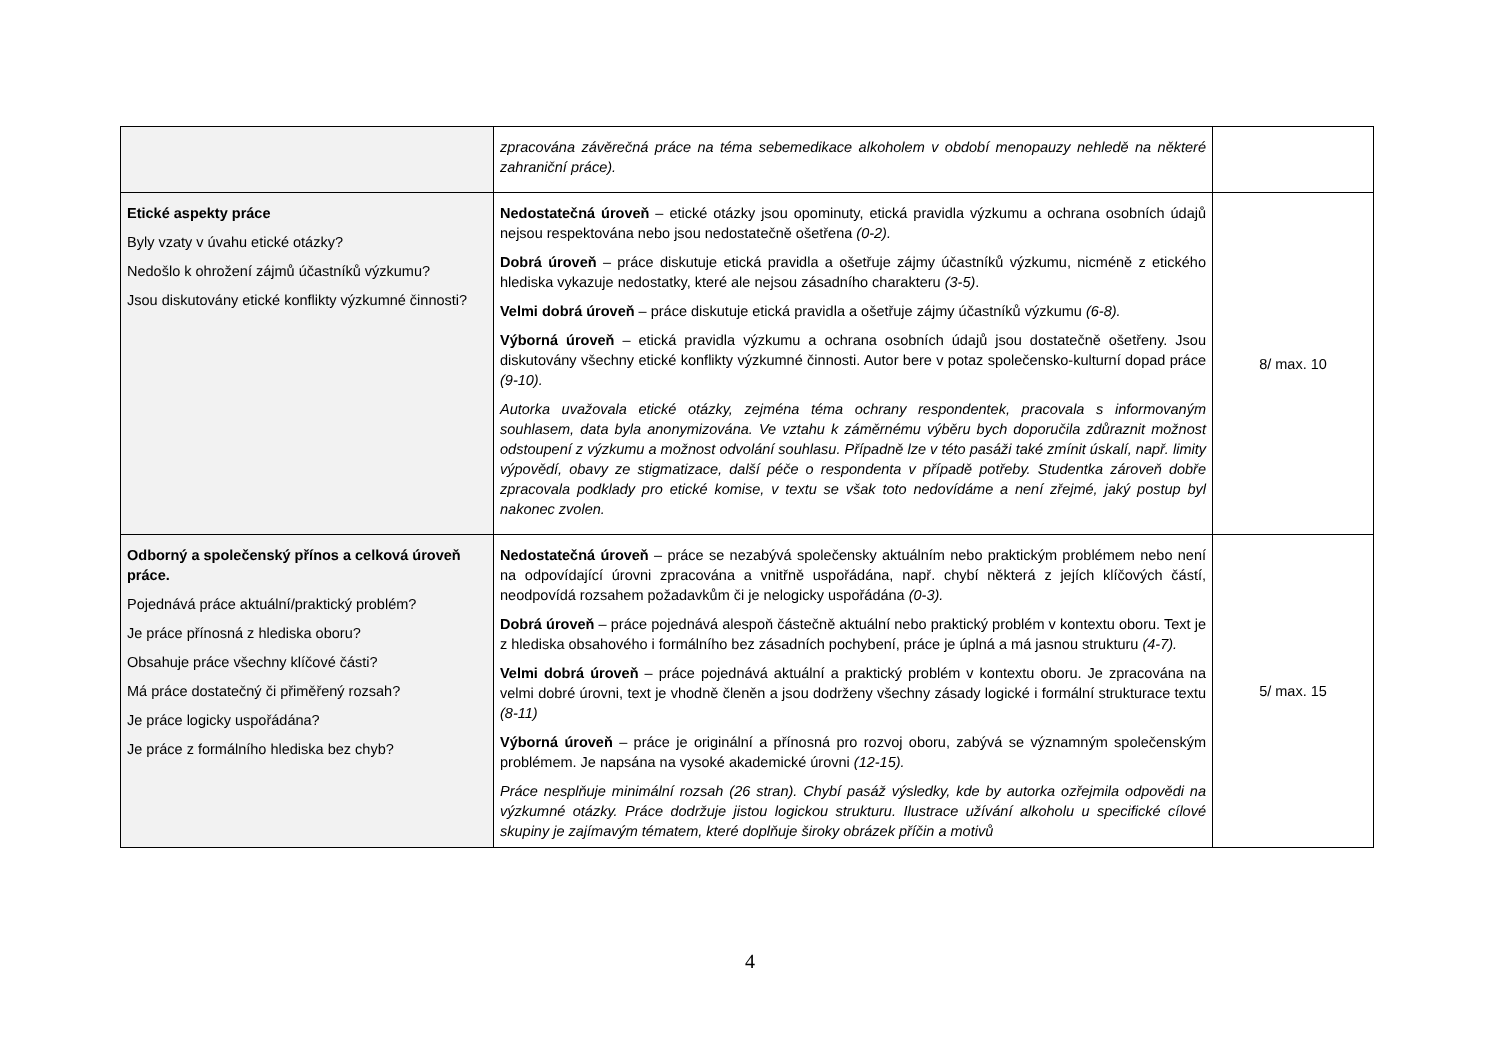| | zpracována závěrečná práce na téma sebemedikace alkoholem v období menopauzy nehledě na některé zahraniční práce). | |
| Etické aspekty práce Byly vzaty v úvahu etické otázky? Nedošlo k ohrožení zájmů účastníků výzkumu? Jsou diskutovány etické konflikty výzkumné činnosti? | Nedostatečná úroveň – etické otázky jsou opominuty, etická pravidla výzkumu a ochrana osobních údajů nejsou respektována nebo jsou nedostatečně ošetřena (0-2). Dobrá úroveň – práce diskutuje etická pravidla a ošetřuje zájmy účastníků výzkumu, nicméně z etického hlediska vykazuje nedostatky, které ale nejsou zásadního charakteru (3-5) . Velmi dobrá úroveň – práce diskutuje etická pravidla a ošetřuje zájmy účastníků výzkumu (6-8). Výborná úroveň – etická pravidla výzkumu a ochrana osobních údajů jsou dostatečně ošetřeny. Jsou diskutovány všechny etické konflikty výzkumné činnosti. Autor bere v potaz společensko-kulturní dopad práce (9-10). Autorka uvažovala etické otázky, zejména téma ochrany respondentek, pracovala s informovaným souhlasem, data byla anonymizována. Ve vztahu k záměrnému výběru bych doporučila zdůraznit možnost odstoupení z výzkumu a možnost odvolání souhlasu. Případně lze v této pasáži také zmínit úskalí, např. limity výpovědí, obavy ze stigmatizace, další péče o respondenta v případě potřeby. Studentka zároveň dobře zpracovala podklady pro etické komise, v textu se však toto nedovídáme a není zřejmé, jaký postup byl nakonec zvolen. | 8/ max. 10 |
| Odborný a společenský přínos a celková úroveň práce. Pojednává práce aktuální/praktický problém? Je práce přínosná z hlediska oboru? Obsahuje práce všechny klíčové části? Má práce dostatečný či přiměřený rozsah? Je práce logicky uspořádána? Je práce z formálního hlediska bez chyb? | Nedostatečná úroveň – práce se nezabývá společensky aktuálním nebo praktickým problémem nebo není na odpovídající úrovni zpracována a vnitřně uspořádána, např. chybí některá z jejích klíčových částí, neodpovídá rozsahem požadavkům či je nelogicky uspořádána (0-3). Dobrá úroveň – práce pojednává alespoň částečně aktuální nebo praktický problém v kontextu oboru. Text je z hlediska obsahového i formálního bez zásadních pochybení, práce je úplná a má jasnou strukturu (4-7). Velmi dobrá úroveň – práce pojednává aktuální a praktický problém v kontextu oboru. Je zpracována na velmi dobré úrovni, text je vhodně členěn a jsou dodrženy všechny zásady logické i formální strukturace textu (8-11) Výborná úroveň – práce je originální a přínosná pro rozvoj oboru, zabývá se významným společenským problémem. Je napsána na vysoké akademické úrovni (12-15). Práce nesplňuje minimální rozsah (26 stran). Chybí pasáž výsledky, kde by autorka ozřejmila odpovědi na výzkumné otázky. Práce dodržuje jistou logickou strukturu. Ilustrace užívání alkoholu u specifické cílové skupiny je zajímavým tématem, které doplňuje široky obrázek příčin a motivů | 5/ max. 15 |
4